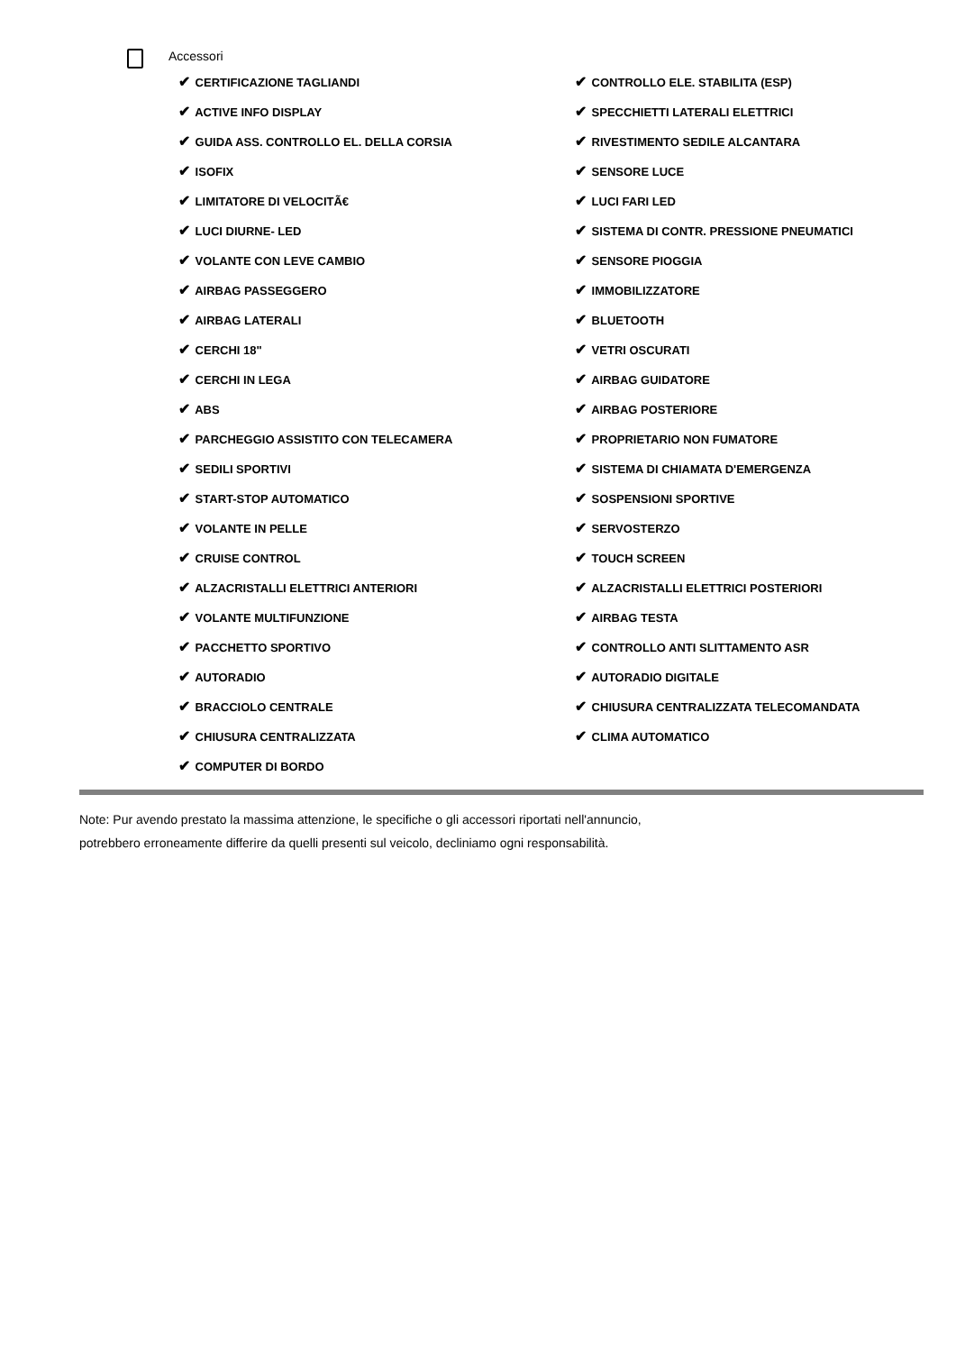Accessori
| ✔ CERTIFICAZIONE TAGLIANDI | ✔ CONTROLLO ELE. STABILITA (ESP) |
| ✔ ACTIVE INFO DISPLAY | ✔ SPECCHIETTI LATERALI ELETTRICI |
| ✔ GUIDA ASS. CONTROLLO EL. DELLA CORSIA | ✔ RIVESTIMENTO SEDILE ALCANTARA |
| ✔ ISOFIX | ✔ SENSORE LUCE |
| ✔ LIMITATORE DI VELOCITÃ€ | ✔ LUCI FARI LED |
| ✔ LUCI DIURNE- LED | ✔ SISTEMA DI CONTR. PRESSIONE PNEUMATICI |
| ✔ VOLANTE CON LEVE CAMBIO | ✔ SENSORE PIOGGIA |
| ✔ AIRBAG PASSEGGERO | ✔ IMMOBILIZZATORE |
| ✔ AIRBAG LATERALI | ✔ BLUETOOTH |
| ✔ CERCHI 18" | ✔ VETRI OSCURATI |
| ✔ CERCHI IN LEGA | ✔ AIRBAG GUIDATORE |
| ✔ ABS | ✔ AIRBAG POSTERIORE |
| ✔ PARCHEGGIO ASSISTITO CON TELECAMERA | ✔ PROPRIETARIO NON FUMATORE |
| ✔ SEDILI SPORTIVI | ✔ SISTEMA DI CHIAMATA D'EMERGENZA |
| ✔ START-STOP AUTOMATICO | ✔ SOSPENSIONI SPORTIVE |
| ✔ VOLANTE IN PELLE | ✔ SERVOSTERZO |
| ✔ CRUISE CONTROL | ✔ TOUCH SCREEN |
| ✔ ALZACRISTALLI ELETTRICI ANTERIORI | ✔ ALZACRISTALLI ELETTRICI POSTERIORI |
| ✔ VOLANTE MULTIFUNZIONE | ✔ AIRBAG TESTA |
| ✔ PACCHETTO SPORTIVO | ✔ CONTROLLO ANTI SLITTAMENTO ASR |
| ✔ AUTORADIO | ✔ AUTORADIO DIGITALE |
| ✔ BRACCIOLO CENTRALE | ✔ CHIUSURA CENTRALIZZATA TELECOMANDATA |
| ✔ CHIUSURA CENTRALIZZATA | ✔ CLIMA AUTOMATICO |
| ✔ COMPUTER DI BORDO | |
Note: Pur avendo prestato la massima attenzione, le specifiche o gli accessori riportati nell'annuncio,
potrebbero erroneamente differire da quelli presenti sul veicolo, decliniamo ogni responsabilità.